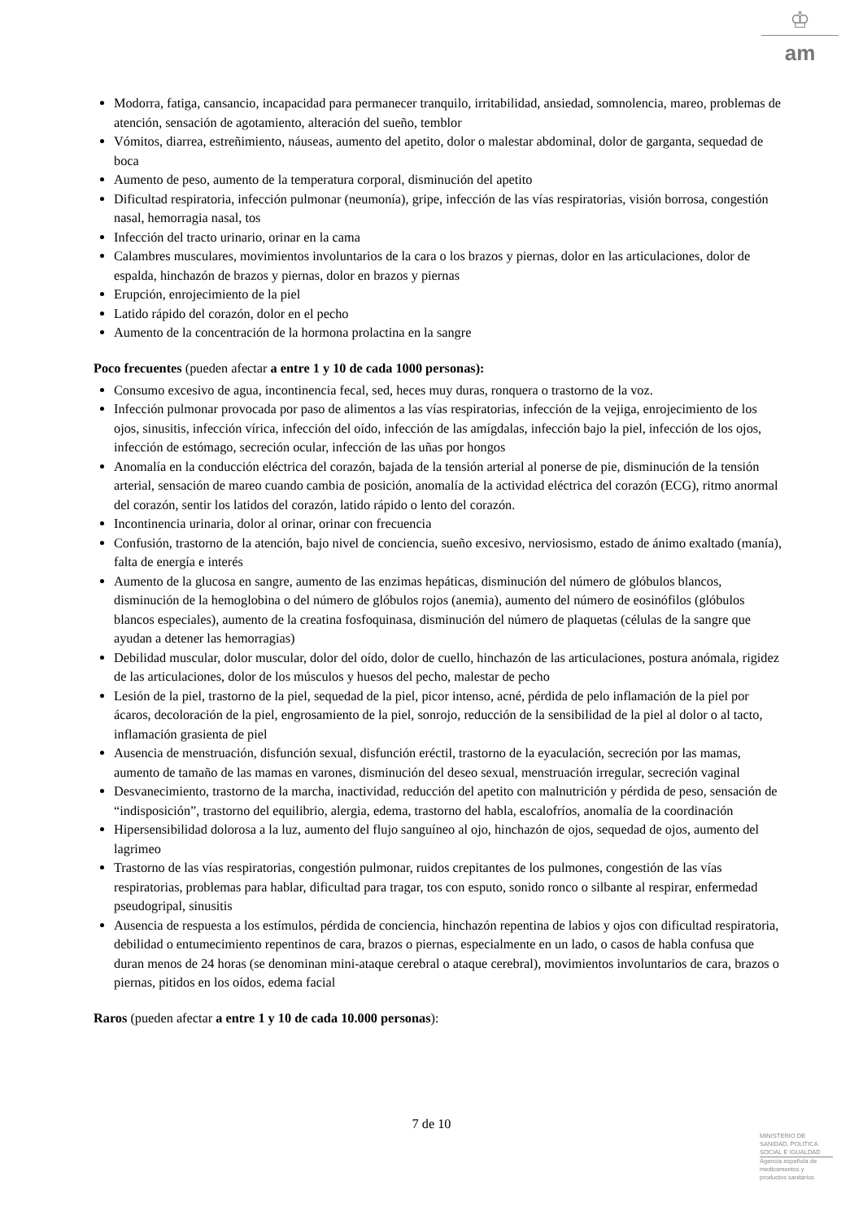♔
am
Modorra, fatiga, cansancio, incapacidad para permanecer tranquilo, irritabilidad, ansiedad, somnolencia, mareo, problemas de atención, sensación de agotamiento, alteración del sueño, temblor
Vómitos, diarrea, estreñimiento, náuseas, aumento del apetito, dolor o malestar abdominal, dolor de garganta, sequedad de boca
Aumento de peso, aumento de la temperatura corporal, disminución del apetito
Dificultad respiratoria, infección pulmonar (neumonía), gripe, infección de las vías respiratorias, visión borrosa, congestión nasal, hemorragia nasal, tos
Infección del tracto urinario, orinar en la cama
Calambres musculares, movimientos involuntarios de la cara o los brazos y piernas, dolor en las articulaciones, dolor de espalda, hinchazón de brazos y piernas, dolor en brazos y piernas
Erupción, enrojecimiento de la piel
Latido rápido del corazón, dolor en el pecho
Aumento de la concentración de la hormona prolactina en la sangre
Poco frecuentes (pueden afectar a entre 1 y 10 de cada 1000 personas):
Consumo excesivo de agua, incontinencia fecal, sed, heces muy duras, ronquera o trastorno de la voz.
Infección pulmonar provocada por paso de alimentos a las vías respiratorias, infección de la vejiga, enrojecimiento de los ojos, sinusitis, infección vírica, infección del oído, infección de las amígdalas, infección bajo la piel, infección de los ojos, infección de estómago, secreción ocular, infección de las uñas por hongos
Anomalía en la conducción eléctrica del corazón, bajada de la tensión arterial al ponerse de pie, disminución de la tensión arterial, sensación de mareo cuando cambia de posición, anomalía de la actividad eléctrica del corazón (ECG), ritmo anormal del corazón, sentir los latidos del corazón, latido rápido o lento del corazón.
Incontinencia urinaria, dolor al orinar, orinar con frecuencia
Confusión, trastorno de la atención, bajo nivel de conciencia, sueño excesivo, nerviosismo, estado de ánimo exaltado (manía), falta de energía e interés
Aumento de la glucosa en sangre, aumento de las enzimas hepáticas, disminución del número de glóbulos blancos, disminución de la hemoglobina o del número de glóbulos rojos (anemia), aumento del número de eosinófilos (glóbulos blancos especiales), aumento de la creatina fosfoquinasa, disminución del número de plaquetas (células de la sangre que ayudan a detener las hemorragias)
Debilidad muscular, dolor muscular, dolor del oído, dolor de cuello, hinchazón de las articulaciones, postura anómala, rigidez de las articulaciones, dolor de los músculos y huesos del pecho, malestar de pecho
Lesión de la piel, trastorno de la piel, sequedad de la piel, picor intenso, acné, pérdida de pelo inflamación de la piel por ácaros, decoloración de la piel, engrosamiento de la piel, sonrojo, reducción de la sensibilidad de la piel al dolor o al tacto, inflamación grasienta de piel
Ausencia de menstruación, disfunción sexual, disfunción eréctil, trastorno de la eyaculación, secreción por las mamas, aumento de tamaño de las mamas en varones, disminución del deseo sexual, menstruación irregular, secreción vaginal
Desvanecimiento, trastorno de la marcha, inactividad, reducción del apetito con malnutrición y pérdida de peso, sensación de “indisposición”, trastorno del equilibrio, alergia, edema, trastorno del habla, escalofríos, anomalía de la coordinación
Hipersensibilidad dolorosa a la luz, aumento del flujo sanguíneo al ojo, hinchazón de ojos, sequedad de ojos, aumento del lagrimeo
Trastorno de las vías respiratorias, congestión pulmonar, ruidos crepitantes de los pulmones, congestión de las vías respiratorias, problemas para hablar, dificultad para tragar, tos con esputo, sonido ronco o silbante al respirar, enfermedad pseudogripal, sinusitis
Ausencia de respuesta a los estímulos, pérdida de conciencia, hinchazón repentina de labios y ojos con dificultad respiratoria, debilidad o entumecimiento repentinos de cara, brazos o piernas, especialmente en un lado, o casos de habla confusa que duran menos de 24 horas (se denominan mini-ataque cerebral o ataque cerebral), movimientos involuntarios de cara, brazos o piernas, pitidos en los oídos, edema facial
Raros (pueden afectar a entre 1 y 10 de cada 10.000 personas):
7 de 10
MINISTERIO DE
SANIDAD, POLITICA
SOCIAL E IGUALDAD
Agencia española de
medicamentos y
productos sanitarios